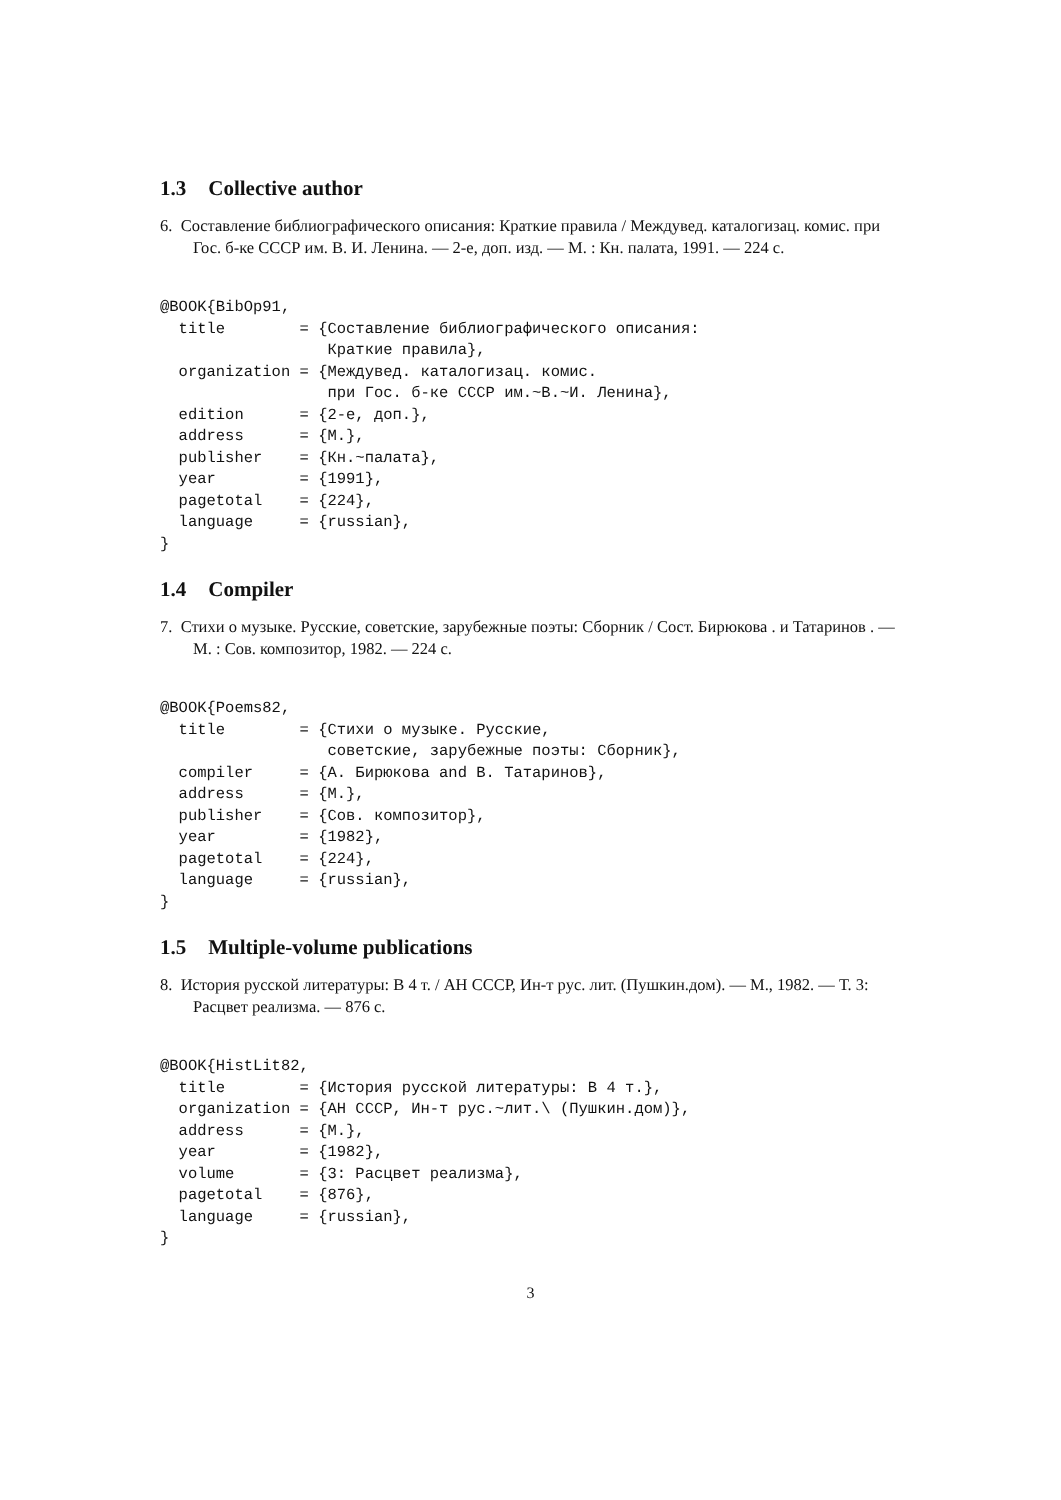1.3 Collective author
6. Составление библиографического описания: Краткие правила / Междувед. каталогизац. комис. при Гос. б-ке СССР им. В. И. Ленина. — 2-е, доп. изд. — М. : Кн. палата, 1991. — 224 с.
@BOOK{BibOp91,
  title        = {Составление библиографического описания:
                  Краткие правила},
  organization = {Междувед. каталогизац. комис.
                  при Гос. б-ке СССР им.~В.~И. Ленина},
  edition      = {2-е, доп.},
  address      = {М.},
  publisher    = {Кн.~палата},
  year         = {1991},
  pagetotal    = {224},
  language     = {russian},
}
1.4 Compiler
7. Стихи о музыке. Русские, советские, зарубежные поэты: Сборник / Сост. Бирюкова . и Татаринов . — М. : Сов. композитор, 1982. — 224 с.
@BOOK{Poems82,
  title        = {Стихи о музыке. Русские,
                  советские, зарубежные поэты: Сборник},
  compiler     = {А. Бирюкова and В. Татаринов},
  address      = {М.},
  publisher    = {Сов. композитор},
  year         = {1982},
  pagetotal    = {224},
  language     = {russian},
}
1.5 Multiple-volume publications
8. История русской литературы: В 4 т. / АН СССР, Ин-т рус. лит. (Пушкин.дом). — М., 1982. — Т. 3: Расцвет реализма. — 876 с.
@BOOK{HistLit82,
  title        = {История русской литературы: В 4 т.},
  organization = {АН СССР, Ин-т рус.~лит.\ (Пушкин.дом)},
  address      = {М.},
  year         = {1982},
  volume       = {3: Расцвет реализма},
  pagetotal    = {876},
  language     = {russian},
}
3